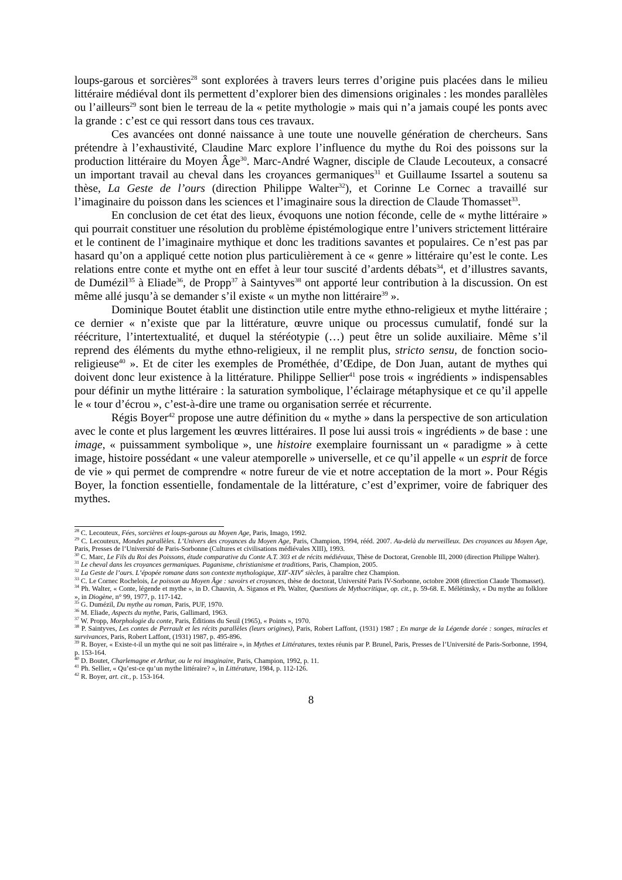loups-garous et sorcières<sup>28</sup> sont explorées à travers leurs terres d’origine puis placées dans le milieu littéraire médiéval dont ils permettent d’explorer bien des dimensions originales : les mondes parallèles ou l’ailleurs<sup>29</sup> sont bien le terreau de la « petite mythologie » mais qui n’a jamais coupé les ponts avec la grande : c’est ce qui ressort dans tous ces travaux.
Ces avancées ont donné naissance à une toute une nouvelle génération de chercheurs. Sans prétendre à l’exhaustivité, Claudine Marc explore l’influence du mythe du Roi des poissons sur la production littéraire du Moyen Âge<sup>30</sup>. Marc-André Wagner, disciple de Claude Lecouteux, a consacré un important travail au cheval dans les croyances germaniques<sup>31</sup> et Guillaume Issartel a soutenu sa thèse, La Geste de l’ours (direction Philippe Walter<sup>32</sup>), et Corinne Le Cornec a travaillé sur l’imaginaire du poisson dans les sciences et l’imaginaire sous la direction de Claude Thomasset<sup>33</sup>.
En conclusion de cet état des lieux, évoquons une notion féconde, celle de « mythe littéraire » qui pourrait constituer une résolution du problème épistémologique entre l’univers strictement littéraire et le continent de l’imaginaire mythique et donc les traditions savantes et populaires. Ce n’est pas par hasard qu’on a appliqué cette notion plus particulièrement à ce « genre » littéraire qu’est le conte. Les relations entre conte et mythe ont en effet à leur tour suscité d’ardents débats<sup>34</sup>, et d’illustres savants, de Dumézil<sup>35</sup> à Eliade<sup>36</sup>, de Propp<sup>37</sup> à Saintyves<sup>38</sup> ont apporté leur contribution à la discussion. On est même allé jusqu’à se demander s’il existe « un mythe non littéraire<sup>39</sup> ».
Dominique Boutet établit une distinction utile entre mythe ethno-religieux et mythe littéraire ; ce dernier « n’existe que par la littérature, œuvre unique ou processus cumulatif, fondé sur la réécriture, l’intertextualité, et duquel la stéréotypie (…) peut être un solide auxiliaire. Même s’il reprend des éléments du mythe ethno-religieux, il ne remplit plus, stricto sensu, de fonction socio-religieuse<sup>40</sup> ». Et de citer les exemples de Prométhée, d’Œdipe, de Don Juan, autant de mythes qui doivent donc leur existence à la littérature. Philippe Sellier<sup>41</sup> pose trois « ingrédients » indispensables pour définir un mythe littéraire : la saturation symbolique, l’éclairage métaphysique et ce qu’il appelle le « tour d’écrou », c’est-à-dire une trame ou organisation serrée et récurrente.
Régis Boyer<sup>42</sup> propose une autre définition du « mythe » dans la perspective de son articulation avec le conte et plus largement les œuvres littéraires. Il pose lui aussi trois « ingrédients » de base : une image, « puissamment symbolique », une histoire exemplaire fournissant un « paradigme » à cette image, histoire possédant « une valeur atemporelle » universelle, et ce qu’il appelle « un esprit de force de vie » qui permet de comprendre « notre fureur de vie et notre acceptation de la mort ». Pour Régis Boyer, la fonction essentielle, fondamentale de la littérature, c’est d’exprimer, voire de fabriquer des mythes.
<sup>28</sup> C. Lecouteux, Fées, sorcières et loups-garous au Moyen Age, Paris, Imago, 1992.
<sup>29</sup> C. Lecouteux, Mondes parallèles. L’Univers des croyances du Moyen Age, Paris, Champion, 1994, rééd. 2007. Au-delà du merveilleux. Des croyances au Moyen Age, Paris, Presses de l’Université de Paris-Sorbonne (Cultures et civilisations médiévales XIII), 1993.
<sup>30</sup> C. Marc, Le Fils du Roi des Poissons, étude comparative du Conte A.T. 303 et de récits médiévaux, Thèse de Doctorat, Grenoble III, 2000 (direction Philippe Walter).
<sup>31</sup> Le cheval dans les croyances germaniques. Paganisme, christianisme et traditions, Paris, Champion, 2005.
<sup>32</sup> La Geste de l’ours. L’épopée romane dans son contexte mythologique, XII<sup>e</sup>-XIV<sup>e</sup> siècles, à paraître chez Champion.
<sup>33</sup> C. Le Cornec Rochelois, Le poisson au Moyen Âge : savoirs et croyances, thèse de doctorat, Université Paris IV-Sorbonne, octobre 2008 (direction Claude Thomasset).
<sup>34</sup> Ph. Walter, « Conte, légende et mythe », in D. Chauvin, A. Siganos et Ph. Walter, Questions de Mythocritique, op. cit., p. 59-68. E. Mélétinsky, « Du mythe au folklore », in Diogène, n° 99, 1977, p. 117-142.
<sup>35</sup> G. Dumézil, Du mythe au roman, Paris, PUF, 1970.
<sup>36</sup> M. Eliade, Aspects du mythe, Paris, Gallimard, 1963.
<sup>37</sup> W. Propp, Morphologie du conte, Paris, Éditions du Seuil (1965), « Points », 1970.
<sup>38</sup> P. Saintyves, Les contes de Perrault et les récits parallèles (leurs origines), Paris, Robert Laffont, (1931) 1987 ; En marge de la Légende dorée : songes, miracles et survivances, Paris, Robert Laffont, (1931) 1987, p. 495-896.
<sup>39</sup> R. Boyer, « Existe-t-il un mythe qui ne soit pas littéraire », in Mythes et Littératures, textes réunis par P. Brunel, Paris, Presses de l’Université de Paris-Sorbonne, 1994, p. 153-164.
<sup>40</sup> D. Boutet, Charlemagne et Arthur, ou le roi imaginaire, Paris, Champion, 1992, p. 11.
<sup>41</sup> Ph. Sellier, « Qu’est-ce qu’un mythe littéraire? », in Littérature, 1984, p. 112-126.
<sup>42</sup> R. Boyer, art. cit., p. 153-164.
8